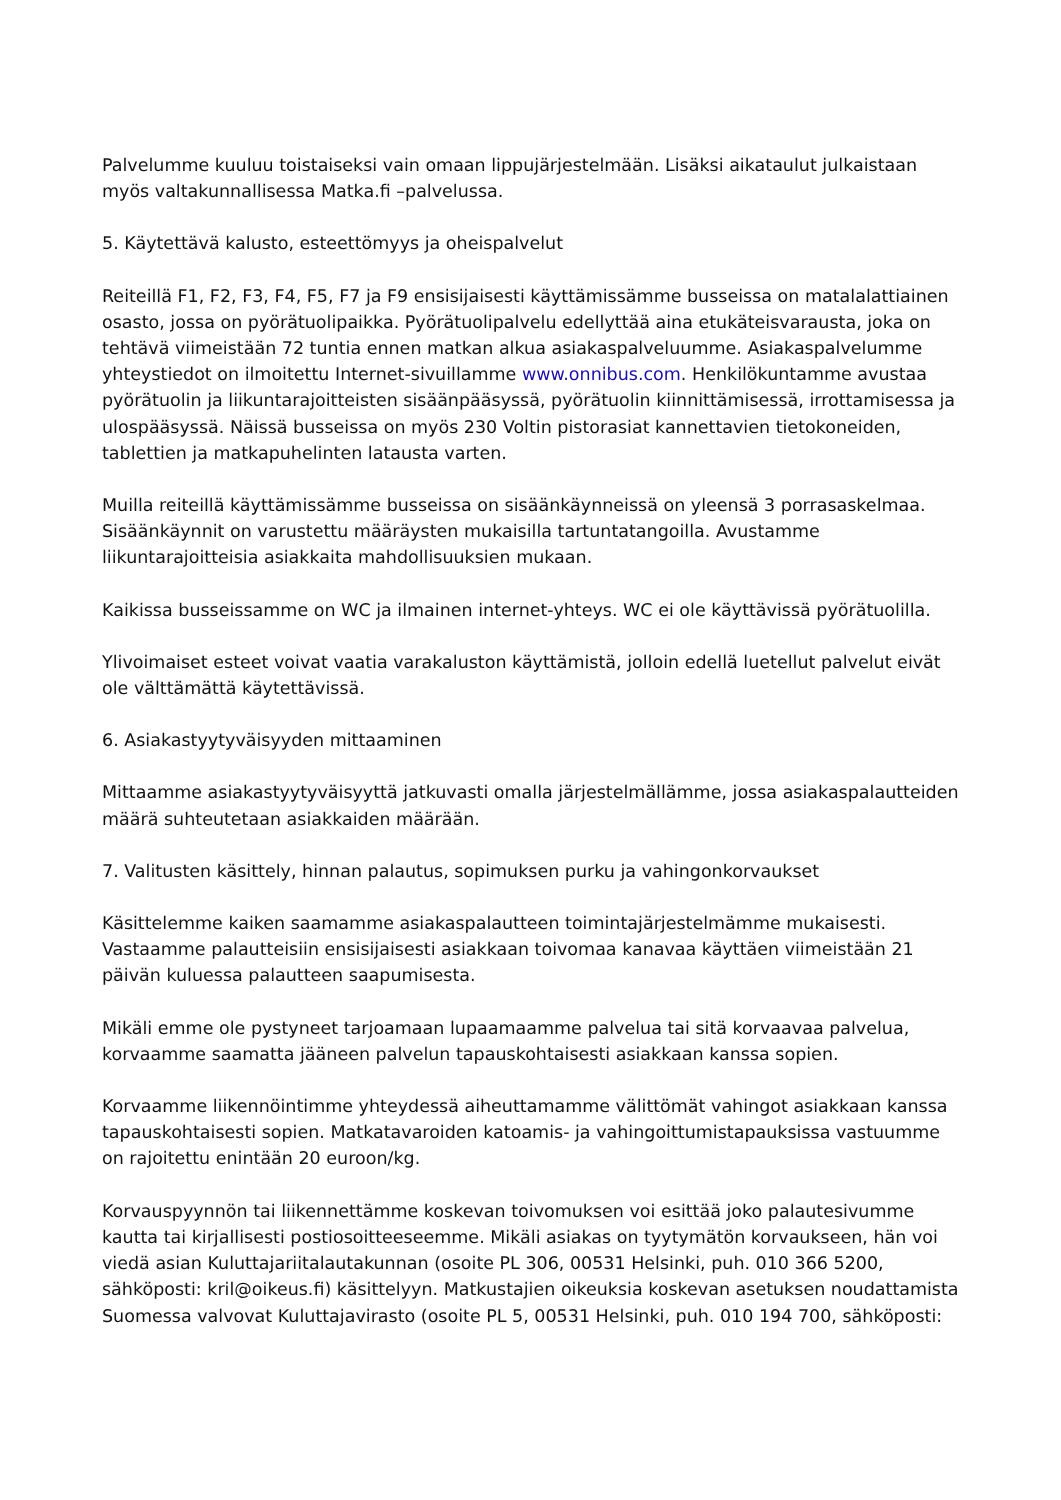Palvelumme kuuluu toistaiseksi vain omaan lippujärjestelmään. Lisäksi aikataulut julkaistaan myös valtakunnallisessa Matka.fi –palvelussa.
5. Käytettävä kalusto, esteettömyys ja oheispalvelut
Reiteillä F1, F2, F3, F4, F5, F7 ja F9 ensisijaisesti käyttämissämme busseissa on matalalattiainen osasto, jossa on pyörätuolipaikka. Pyörätuolipalvelu edellyttää aina etukäteisvarausta, joka on tehtävä viimeistään 72 tuntia ennen matkan alkua asiakaspalveluumme. Asiakaspalvelumme yhteystiedot on ilmoitettu Internet-sivuillamme www.onnibus.com. Henkilökuntamme avustaa pyörätuolin ja liikuntarajoitteisten sisäänpääsyssä, pyörätuolin kiinnittämisessä, irrottamisessa ja ulospääsyssä. Näissä busseissa on myös 230 Voltin pistorasiat kannettavien tietokoneiden, tablettien ja matkapuhelinten latausta varten.
Muilla reiteillä käyttämissämme busseissa on sisäänkäynneissä on yleensä 3 porrasaskelmaa. Sisäänkäynnit on varustettu määräysten mukaisilla tartuntatangoilla. Avustamme liikuntarajoitteisia asiakkaita mahdollisuuksien mukaan.
Kaikissa busseissamme on WC ja ilmainen internet-yhteys. WC ei ole käyttävissä pyörätuolilla.
Ylivoimaiset esteet voivat vaatia varakaluston käyttämistä, jolloin edellä luetellut palvelut eivät ole välttämättä käytettävissä.
6. Asiakastyytyväisyyden mittaaminen
Mittaamme asiakastyytyväisyyttä jatkuvasti omalla järjestelmällämme, jossa asiakaspalautteiden määrä suhteutetaan asiakkaiden määrään.
7. Valitusten käsittely, hinnan palautus, sopimuksen purku ja vahingonkorvaukset
Käsittelemme kaiken saamamme asiakaspalautteen toimintajärjestelmämme mukaisesti. Vastaamme palautteisiin ensisijaisesti asiakkaan toivomaa kanavaa käyttäen viimeistään 21 päivän kuluessa palautteen saapumisesta.
Mikäli emme ole pystyneet tarjoamaan lupaamaamme palvelua tai sitä korvaavaa palvelua, korvaamme saamatta jääneen palvelun tapauskohtaisesti asiakkaan kanssa sopien.
Korvaamme liikennöintimme yhteydessä aiheuttamamme välittömät vahingot asiakkaan kanssa tapauskohtaisesti sopien. Matkatavaroiden katoamis- ja vahingoittumistapauksissa vastuumme on rajoitettu enintään 20 euroon/kg.
Korvauspyynnön tai liikennettämme koskevan toivomuksen voi esittää joko palautesivumme kautta tai kirjallisesti postiosoitteeseemme. Mikäli asiakas on tyytymätön korvaukseen, hän voi viedä asian Kuluttajariitalautakunnan (osoite PL 306, 00531 Helsinki, puh. 010 366 5200, sähköposti: kril@oikeus.fi) käsittelyyn. Matkustajien oikeuksia koskevan asetuksen noudattamista Suomessa valvovat Kuluttajavirasto (osoite PL 5, 00531 Helsinki, puh. 010 194 700, sähköposti: